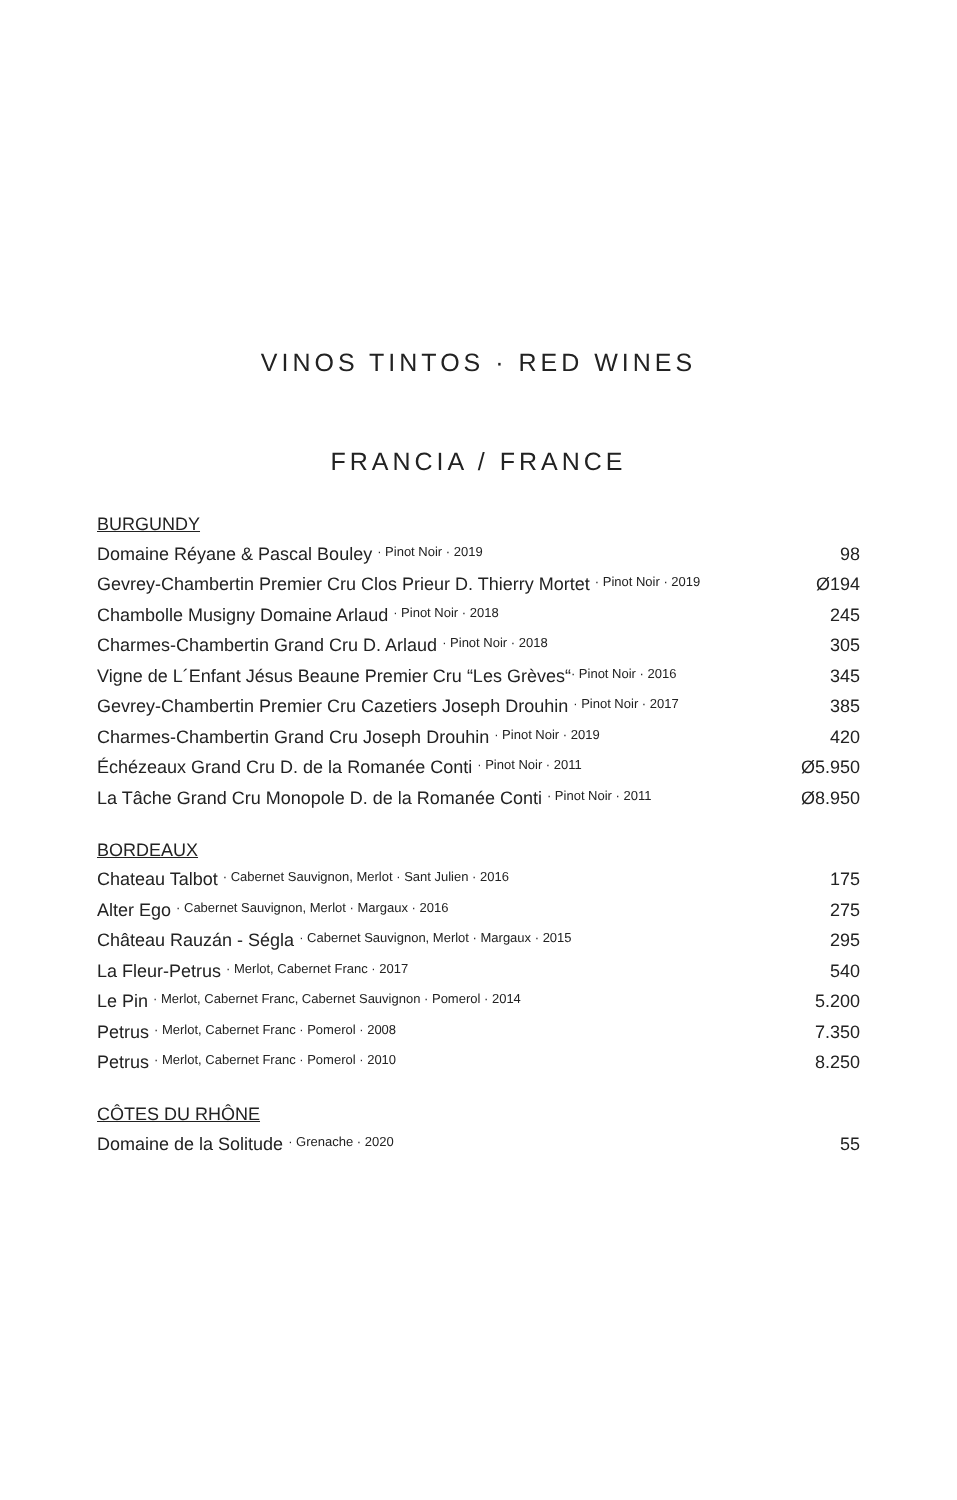VINOS TINTOS · RED WINES
FRANCIA / FRANCE
BURGUNDY
| Domaine Réyane & Pascal Bouley · Pinot Noir · 2019 | 98 |
| Gevrey-Chambertin Premier Cru Clos Prieur D. Thierry Mortet · Pinot Noir · 2019 | Ø194 |
| Chambolle Musigny Domaine Arlaud · Pinot Noir · 2018 | 245 |
| Charmes-Chambertin Grand Cru D. Arlaud · Pinot Noir · 2018 | 305 |
| Vigne de L´Enfant Jésus Beaune Premier Cru “Les Grèves“ · Pinot Noir · 2016 | 345 |
| Gevrey-Chambertin Premier Cru Cazetiers Joseph Drouhin · Pinot Noir · 2017 | 385 |
| Charmes-Chambertin Grand Cru Joseph Drouhin · Pinot Noir · 2019 | 420 |
| Échézeaux Grand Cru D. de la Romanée Conti · Pinot Noir · 2011 | Ø5.950 |
| La Tâche Grand Cru Monopole D. de la Romanée Conti · Pinot Noir · 2011 | Ø8.950 |
BORDEAUX
| Chateau Talbot · Cabernet Sauvignon, Merlot · Sant Julien · 2016 | 175 |
| Alter Ego · Cabernet Sauvignon, Merlot · Margaux · 2016 | 275 |
| Château Rauzán - Ségla · Cabernet Sauvignon, Merlot · Margaux · 2015 | 295 |
| La Fleur-Petrus · Merlot, Cabernet Franc · 2017 | 540 |
| Le Pin · Merlot, Cabernet Franc, Cabernet Sauvignon · Pomerol · 2014 | 5.200 |
| Petrus · Merlot, Cabernet Franc · Pomerol · 2008 | 7.350 |
| Petrus · Merlot, Cabernet Franc · Pomerol · 2010 | 8.250 |
CÔTES DU RHÔNE
| Domaine de la Solitude · Grenache · 2020 | 55 |